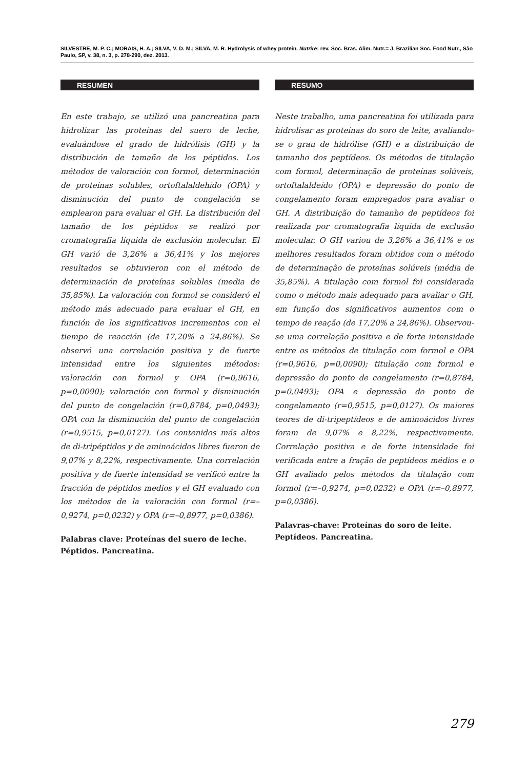SILVESTRE, M. P. C.; MORAIS, H. A.; SILVA, V. D. M.; SILVA, M. R. Hydrolysis of whey protein. Nutrire: rev. Soc. Bras. Alim. Nutr.= J. Brazilian Soc. Food Nutr., São Paulo, SP, v. 38, n. 3, p. 278-290, dez. 2013.
RESUMEN
En este trabajo, se utilizó una pancreatina para hidrolizar las proteínas del suero de leche, evaluándose el grado de hidrólisis (GH) y la distribución de tamaño de los péptidos. Los métodos de valoración con formol, determinación de proteínas solubles, ortoftalaldehído (OPA) y disminución del punto de congelación se emplearon para evaluar el GH. La distribución del tamaño de los péptidos se realizó por cromatografía líquida de exclusión molecular. El GH varió de 3,26% a 36,41% y los mejores resultados se obtuvieron con el método de determinación de proteínas solubles (media de 35,85%). La valoración con formol se consideró el método más adecuado para evaluar el GH, en función de los significativos incrementos con el tiempo de reacción (de 17,20% a 24,86%). Se observó una correlación positiva y de fuerte intensidad entre los siguientes métodos: valoración con formol y OPA (r=0,9616, p=0,0090); valoración con formol y disminución del punto de congelación (r=0,8784, p=0,0493); OPA con la disminución del punto de congelación (r=0,9515, p=0,0127). Los contenidos más altos de di-tripéptidos y de aminoácidos libres fueron de 9,07% y 8,22%, respectivamente. Una correlación positiva y de fuerte intensidad se verificó entre la fracción de péptidos medios y el GH evaluado con los métodos de la valoración con formol (r=–0,9274, p=0,0232) y OPA (r=–0,8977, p=0,0386).
Palabras clave: Proteínas del suero de leche. Péptidos. Pancreatina.
RESUMO
Neste trabalho, uma pancreatina foi utilizada para hidrolisar as proteínas do soro de leite, avaliando-se o grau de hidrólise (GH) e a distribuição de tamanho dos peptídeos. Os métodos de titulação com formol, determinação de proteínas solúveis, ortoftalaldeído (OPA) e depressão do ponto de congelamento foram empregados para avaliar o GH. A distribuição do tamanho de peptídeos foi realizada por cromatografia líquida de exclusão molecular. O GH variou de 3,26% a 36,41% e os melhores resultados foram obtidos com o método de determinação de proteínas solúveis (média de 35,85%). A titulação com formol foi considerada como o método mais adequado para avaliar o GH, em função dos significativos aumentos com o tempo de reação (de 17,20% a 24,86%). Observou-se uma correlação positiva e de forte intensidade entre os métodos de titulação com formol e OPA (r=0,9616, p=0,0090); titulação com formol e depressão do ponto de congelamento (r=0,8784, p=0,0493); OPA e depressão do ponto de congelamento (r=0,9515, p=0,0127). Os maiores teores de di-tripeptídeos e de aminoácidos livres foram de 9,07% e 8,22%, respectivamente. Correlação positiva e de forte intensidade foi verificada entre a fração de peptídeos médios e o GH avaliado pelos métodos da titulação com formol (r=–0,9274, p=0,0232) e OPA (r=–0,8977, p=0,0386).
Palavras-chave: Proteínas do soro de leite. Peptídeos. Pancreatina.
279